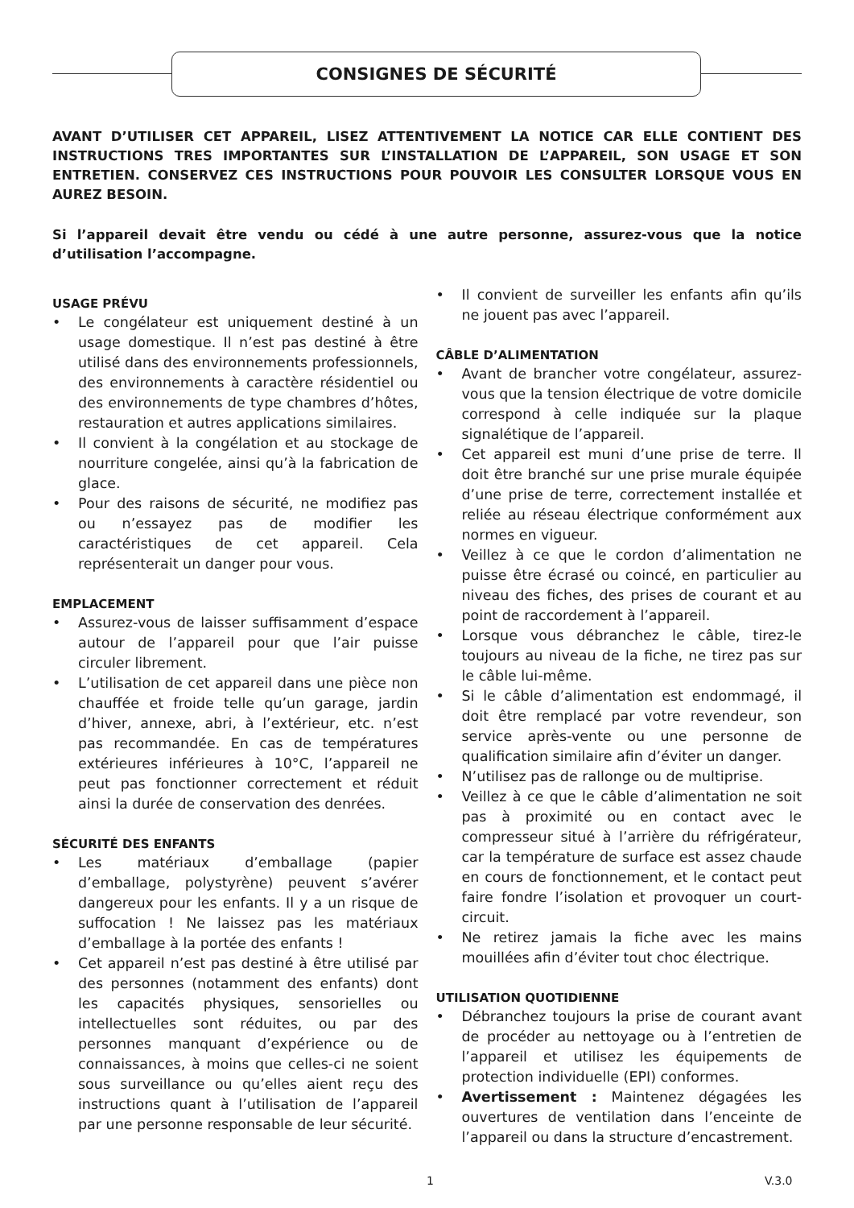CONSIGNES DE SÉCURITÉ
AVANT D’UTILISER CET APPAREIL, LISEZ ATTENTIVEMENT LA NOTICE CAR ELLE CONTIENT DES INSTRUCTIONS TRES IMPORTANTES SUR L’INSTALLATION DE L’APPAREIL, SON USAGE ET SON ENTRETIEN. CONSERVEZ CES INSTRUCTIONS POUR POUVOIR LES CONSULTER LORSQUE VOUS EN AUREZ BESOIN.
Si l’appareil devait être vendu ou cédé à une autre personne, assurez-vous que la notice d’utilisation l’accompagne.
USAGE PRÉVU
• Le congélateur est uniquement destiné à un usage domestique. Il n’est pas destiné à être utilisé dans des environnements professionnels, des environnements à caractère résidentiel ou des environnements de type chambres d’hôtes, restauration et autres applications similaires.
• Il convient à la congélation et au stockage de nourriture congelée, ainsi qu’à la fabrication de glace.
• Pour des raisons de sécurité, ne modifiez pas ou n’essayez pas de modifier les caractéristiques de cet appareil. Cela représenterait un danger pour vous.
EMPLACEMENT
• Assurez-vous de laisser suffisamment d’espace autour de l’appareil pour que l’air puisse circuler librement.
• L’utilisation de cet appareil dans une pièce non chauffée et froide telle qu’un garage, jardin d’hiver, annexe, abri, à l’extérieur, etc. n’est pas recommandée. En cas de températures extérieures inférieures à 10°C, l’appareil ne peut pas fonctionner correctement et réduit ainsi la durée de conservation des denrées.
SÉCURITÉ DES ENFANTS
• Les matériaux d’emballage (papier d’emballage, polystyrène) peuvent s’avérer dangereux pour les enfants. Il y a un risque de suffocation ! Ne laissez pas les matériaux d’emballage à la portée des enfants !
• Cet appareil n’est pas destiné à être utilisé par des personnes (notamment des enfants) dont les capacités physiques, sensorielles ou intellectuelles sont réduites, ou par des personnes manquant d’expérience ou de connaissances, à moins que celles-ci ne soient sous surveillance ou qu’elles aient reçu des instructions quant à l’utilisation de l’appareil par une personne responsable de leur sécurité.
• Il convient de surveiller les enfants afin qu’ils ne jouent pas avec l’appareil.
CÂBLE D’ALIMENTATION
• Avant de brancher votre congélateur, assurez-vous que la tension électrique de votre domicile correspond à celle indiquée sur la plaque signalétique de l’appareil.
• Cet appareil est muni d’une prise de terre. Il doit être branché sur une prise murale équipée d’une prise de terre, correctement installée et reliée au réseau électrique conformément aux normes en vigueur.
• Veillez à ce que le cordon d’alimentation ne puisse être écrasé ou coincé, en particulier au niveau des fiches, des prises de courant et au point de raccordement à l’appareil.
• Lorsque vous débranchez le câble, tirez-le toujours au niveau de la fiche, ne tirez pas sur le câble lui-même.
• Si le câble d’alimentation est endommagé, il doit être remplacé par votre revendeur, son service après-vente ou une personne de qualification similaire afin d’éviter un danger.
• N’utilisez pas de rallonge ou de multiprise.
• Veillez à ce que le câble d’alimentation ne soit pas à proximité ou en contact avec le compresseur situé à l’arrière du réfrigérateur, car la température de surface est assez chaude en cours de fonctionnement, et le contact peut faire fondre l’isolation et provoquer un court-circuit.
• Ne retirez jamais la fiche avec les mains mouillées afin d’éviter tout choc électrique.
UTILISATION QUOTIDIENNE
• Débranchez toujours la prise de courant avant de procéder au nettoyage ou à l’entretien de l’appareil et utilisez les équipements de protection individuelle (EPI) conformes.
• Avertissement : Maintenez dégagées les ouvertures de ventilation dans l’enceinte de l’appareil ou dans la structure d’encastrement.
1 V.3.0